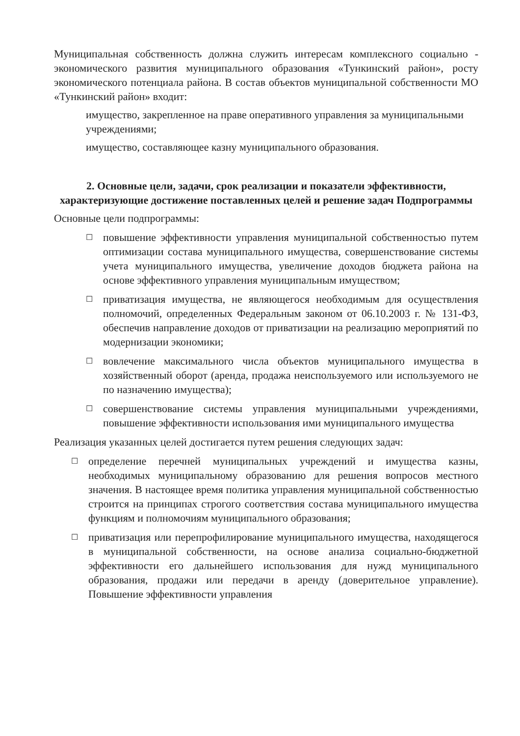Муниципальная собственность должна служить интересам комплексного социально - экономического развития муниципального образования «Тункинский район», росту экономического потенциала района. В состав объектов муниципальной собственности МО «Тункинский район» входит:
имущество, закрепленное на праве оперативного управления за муниципальными учреждениями;
имущество, составляющее казну муниципального образования.
2. Основные цели, задачи, срок реализации и показатели эффективности, характеризующие достижение поставленных целей и решение задач Подпрограммы
Основные цели подпрограммы:
☐
повышение эффективности управления муниципальной собственностью путем оптимизации состава муниципального имущества, совершенствование системы учета муниципального имущества, увеличение доходов бюджета района на основе эффективного управления муниципальным имуществом;
☐
приватизация имущества, не являющегося необходимым для осуществления полномочий, определенных Федеральным законом от 06.10.2003 г. № 131-ФЗ, обеспечив направление доходов от приватизации на реализацию мероприятий по модернизации экономики;
☐
вовлечение максимального числа объектов муниципального имущества в хозяйственный оборот (аренда, продажа неиспользуемого или используемого не по назначению имущества);
☐
совершенствование системы управления муниципальными учреждениями, повышение эффективности использования ими муниципального имущества
Реализация указанных целей достигается путем решения следующих задач:
☐
определение перечней муниципальных учреждений и имущества казны, необходимых муниципальному образованию для решения вопросов местного значения. В настоящее время политика управления муниципальной собственностью строится на принципах строгого соответствия состава муниципального имущества функциям и полномочиям муниципального образования;
☐
приватизация или перепрофилирование муниципального имущества, находящегося в муниципальной собственности, на основе анализа социально-бюджетной эффективности его дальнейшего использования для нужд муниципального образования, продажи или передачи в аренду (доверительное управление). Повышение эффективности управления